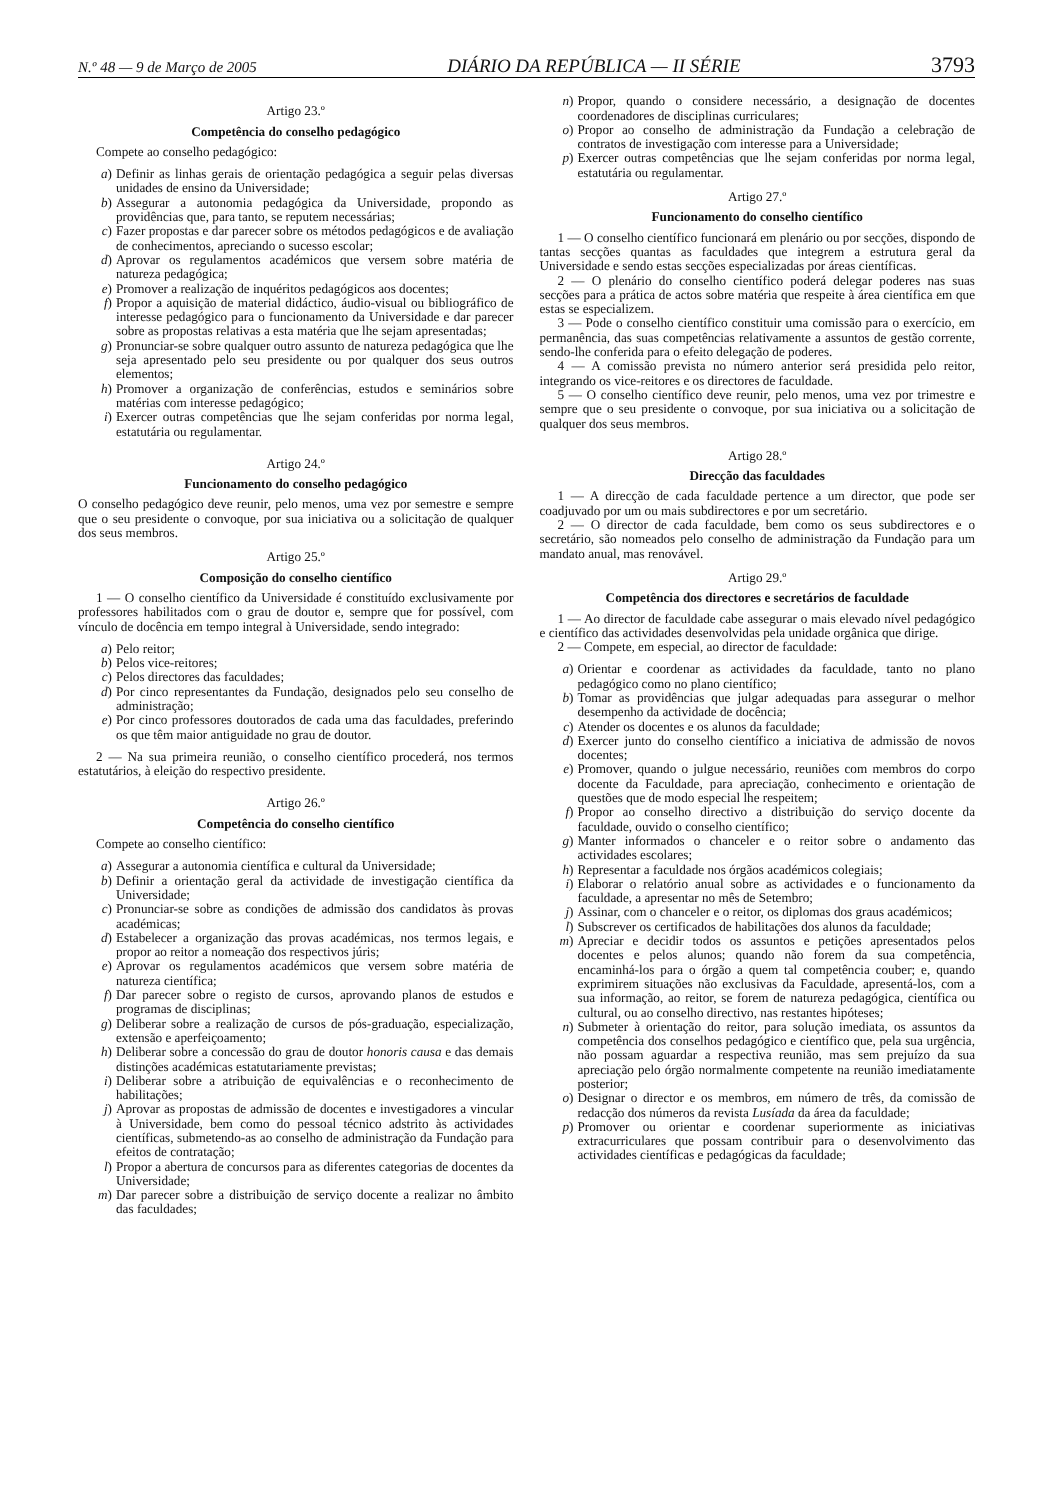N.º 48 — 9 de Março de 2005 DIÁRIO DA REPÚBLICA — II SÉRIE 3793
Artigo 23.º
Competência do conselho pedagógico
Compete ao conselho pedagógico:
a) Definir as linhas gerais de orientação pedagógica a seguir pelas diversas unidades de ensino da Universidade;
b) Assegurar a autonomia pedagógica da Universidade, propondo as providências que, para tanto, se reputem necessárias;
c) Fazer propostas e dar parecer sobre os métodos pedagógicos e de avaliação de conhecimentos, apreciando o sucesso escolar;
d) Aprovar os regulamentos académicos que versem sobre matéria de natureza pedagógica;
e) Promover a realização de inquéritos pedagógicos aos docentes;
f) Propor a aquisição de material didáctico, áudio-visual ou bibliográfico de interesse pedagógico para o funcionamento da Universidade e dar parecer sobre as propostas relativas a esta matéria que lhe sejam apresentadas;
g) Pronunciar-se sobre qualquer outro assunto de natureza pedagógica que lhe seja apresentado pelo seu presidente ou por qualquer dos seus outros elementos;
h) Promover a organização de conferências, estudos e seminários sobre matérias com interesse pedagógico;
i) Exercer outras competências que lhe sejam conferidas por norma legal, estatutária ou regulamentar.
Artigo 24.º
Funcionamento do conselho pedagógico
O conselho pedagógico deve reunir, pelo menos, uma vez por semestre e sempre que o seu presidente o convoque, por sua iniciativa ou a solicitação de qualquer dos seus membros.
Artigo 25.º
Composição do conselho científico
1 — O conselho científico da Universidade é constituído exclusivamente por professores habilitados com o grau de doutor e, sempre que for possível, com vínculo de docência em tempo integral à Universidade, sendo integrado:
a) Pelo reitor;
b) Pelos vice-reitores;
c) Pelos directores das faculdades;
d) Por cinco representantes da Fundação, designados pelo seu conselho de administração;
e) Por cinco professores doutorados de cada uma das faculdades, preferindo os que têm maior antiguidade no grau de doutor.
2 — Na sua primeira reunião, o conselho científico procederá, nos termos estatutários, à eleição do respectivo presidente.
Artigo 26.º
Competência do conselho científico
Compete ao conselho científico:
a) Assegurar a autonomia científica e cultural da Universidade;
b) Definir a orientação geral da actividade de investigação científica da Universidade;
c) Pronunciar-se sobre as condições de admissão dos candidatos às provas académicas;
d) Estabelecer a organização das provas académicas, nos termos legais, e propor ao reitor a nomeação dos respectivos júris;
e) Aprovar os regulamentos académicos que versem sobre matéria de natureza científica;
f) Dar parecer sobre o registo de cursos, aprovando planos de estudos e programas de disciplinas;
g) Deliberar sobre a realização de cursos de pós-graduação, especialização, extensão e aperfeiçoamento;
h) Deliberar sobre a concessão do grau de doutor honoris causa e das demais distinções académicas estatutariamente previstas;
i) Deliberar sobre a atribuição de equivalências e o reconhecimento de habilitações;
j) Aprovar as propostas de admissão de docentes e investigadores a vincular à Universidade, bem como do pessoal técnico adstrito às actividades científicas, submetendo-as ao conselho de administração da Fundação para efeitos de contratação;
l) Propor a abertura de concursos para as diferentes categorias de docentes da Universidade;
m) Dar parecer sobre a distribuição de serviço docente a realizar no âmbito das faculdades;
n) Propor, quando o considere necessário, a designação de docentes coordenadores de disciplinas curriculares;
o) Propor ao conselho de administração da Fundação a celebração de contratos de investigação com interesse para a Universidade;
p) Exercer outras competências que lhe sejam conferidas por norma legal, estatutária ou regulamentar.
Artigo 27.º
Funcionamento do conselho científico
1 — O conselho científico funcionará em plenário ou por secções, dispondo de tantas secções quantas as faculdades que integrem a estrutura geral da Universidade e sendo estas secções especializadas por áreas científicas.
2 — O plenário do conselho científico poderá delegar poderes nas suas secções para a prática de actos sobre matéria que respeite à área científica em que estas se especializem.
3 — Pode o conselho científico constituir uma comissão para o exercício, em permanência, das suas competências relativamente a assuntos de gestão corrente, sendo-lhe conferida para o efeito delegação de poderes.
4 — A comissão prevista no número anterior será presidida pelo reitor, integrando os vice-reitores e os directores de faculdade.
5 — O conselho científico deve reunir, pelo menos, uma vez por trimestre e sempre que o seu presidente o convoque, por sua iniciativa ou a solicitação de qualquer dos seus membros.
Artigo 28.º
Direcção das faculdades
1 — A direcção de cada faculdade pertence a um director, que pode ser coadjuvado por um ou mais subdirectores e por um secretário.
2 — O director de cada faculdade, bem como os seus subdirectores e o secretário, são nomeados pelo conselho de administração da Fundação para um mandato anual, mas renovável.
Artigo 29.º
Competência dos directores e secretários de faculdade
1 — Ao director de faculdade cabe assegurar o mais elevado nível pedagógico e científico das actividades desenvolvidas pela unidade orgânica que dirige.
2 — Compete, em especial, ao director de faculdade:
a) Orientar e coordenar as actividades da faculdade, tanto no plano pedagógico como no plano científico;
b) Tomar as providências que julgar adequadas para assegurar o melhor desempenho da actividade de docência;
c) Atender os docentes e os alunos da faculdade;
d) Exercer junto do conselho científico a iniciativa de admissão de novos docentes;
e) Promover, quando o julgue necessário, reuniões com membros do corpo docente da Faculdade, para apreciação, conhecimento e orientação de questões que de modo especial lhe respeitem;
f) Propor ao conselho directivo a distribuição do serviço docente da faculdade, ouvido o conselho científico;
g) Manter informados o chanceler e o reitor sobre o andamento das actividades escolares;
h) Representar a faculdade nos órgãos académicos colegiais;
i) Elaborar o relatório anual sobre as actividades e o funcionamento da faculdade, a apresentar no mês de Setembro;
j) Assinar, com o chanceler e o reitor, os diplomas dos graus académicos;
l) Subscrever os certificados de habilitações dos alunos da faculdade;
m) Apreciar e decidir todos os assuntos e petições apresentados pelos docentes e pelos alunos; quando não forem da sua competência, encaminhá-los para o órgão a quem tal competência couber; e, quando exprimirem situações não exclusivas da Faculdade, apresentá-los, com a sua informação, ao reitor, se forem de natureza pedagógica, científica ou cultural, ou ao conselho directivo, nas restantes hipóteses;
n) Submeter à orientação do reitor, para solução imediata, os assuntos da competência dos conselhos pedagógico e científico que, pela sua urgência, não possam aguardar a respectiva reunião, mas sem prejuízo da sua apreciação pelo órgão normalmente competente na reunião imediatamente posterior;
o) Designar o director e os membros, em número de três, da comissão de redacção dos números da revista Lusíada da área da faculdade;
p) Promover ou orientar e coordenar superiormente as iniciativas extracurriculares que possam contribuir para o desenvolvimento das actividades científicas e pedagógicas da faculdade;